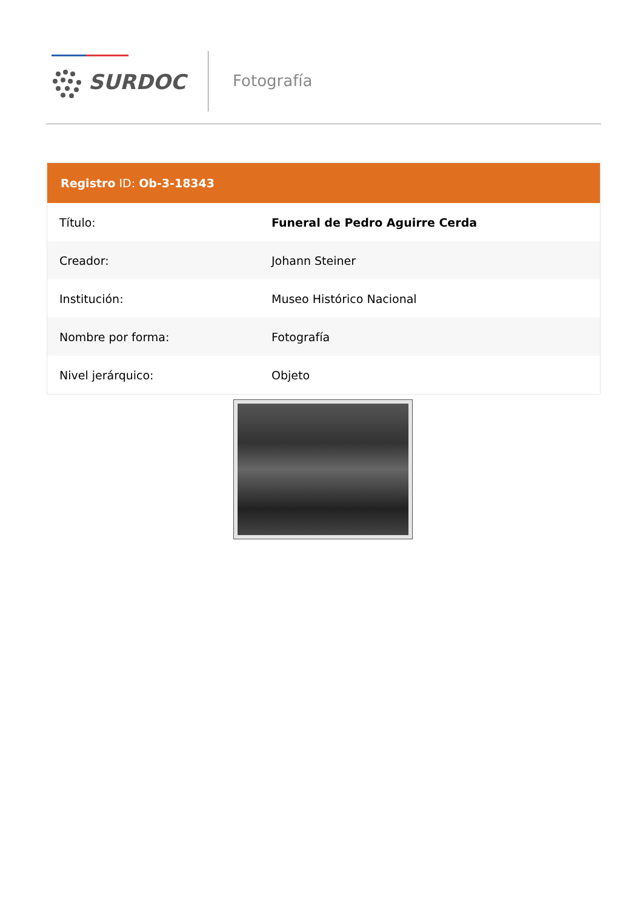SURDOC Fotografía
Registro ID: Ob-3-18343
| Título: | Funeral de Pedro Aguirre Cerda |
| Creador: | Johann Steiner |
| Institución: | Museo Histórico Nacional |
| Nombre por forma: | Fotografía |
| Nivel jerárquico: | Objeto |